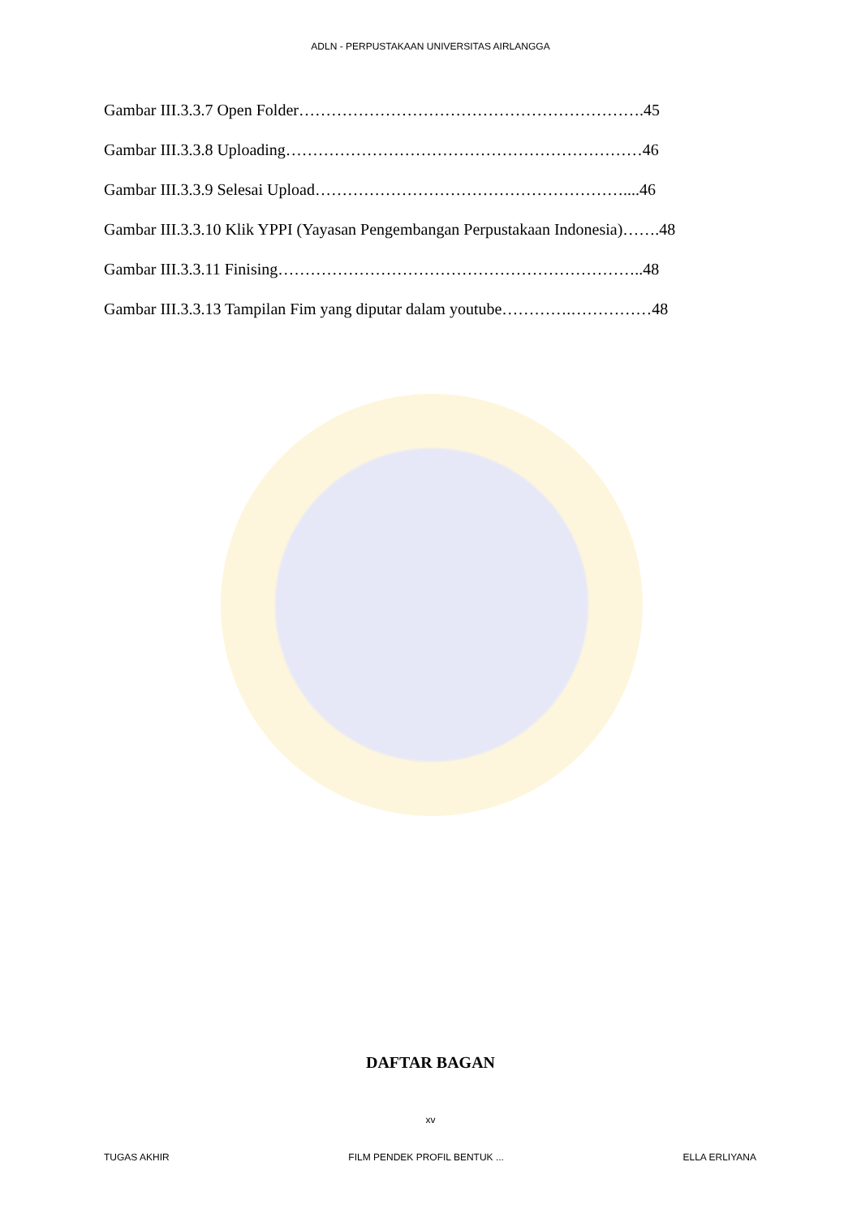ADLN - PERPUSTAKAAN UNIVERSITAS AIRLANGGA
Gambar III.3.3.7 Open Folder……………………………………………………….45
Gambar III.3.3.8 Uploading…………………………………………………………46
Gambar III.3.3.9 Selesai Upload…………………………………………………....46
Gambar III.3.3.10 Klik YPPI (Yayasan Pengembangan Perpustakaan Indonesia)…….48
Gambar III.3.3.11 Finising…………………………………………………………..48
Gambar III.3.3.13 Tampilan Fim yang diputar dalam youtube………….……………48
DAFTAR BAGAN
xv
TUGAS AKHIR FILM PENDEK PROFIL BENTUK ... ELLA ERLIYANA